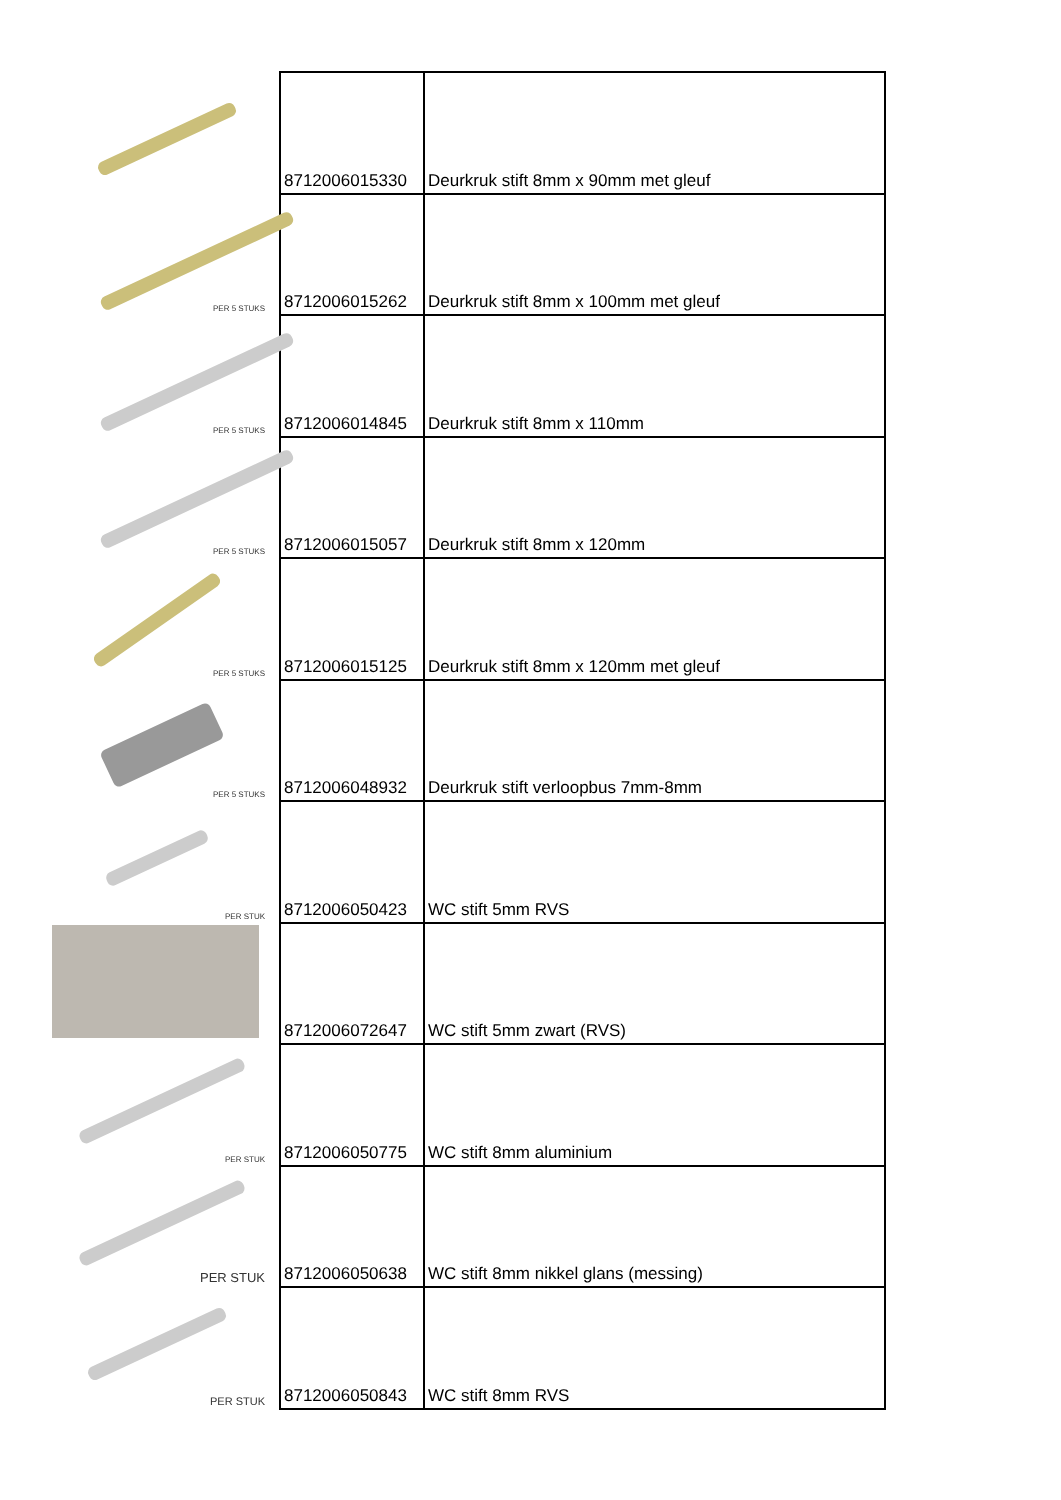| | 8712006015330 | Deurkruk stift 8mm x 90mm met gleuf |
| PER 5 STUKS | 8712006015262 | Deurkruk stift 8mm x 100mm met gleuf |
| PER 5 STUKS | 8712006014845 | Deurkruk stift 8mm x 110mm |
| PER 5 STUKS | 8712006015057 | Deurkruk stift 8mm x 120mm |
| PER 5 STUKS | 8712006015125 | Deurkruk stift 8mm x 120mm met gleuf |
| PER 5 STUKS | 8712006048932 | Deurkruk stift verloopbus 7mm-8mm |
| PER STUK | 8712006050423 | WC stift 5mm RVS |
| | 8712006072647 | WC stift 5mm zwart (RVS) |
| PER STUK | 8712006050775 | WC stift 8mm aluminium |
| PER STUK | 8712006050638 | WC stift 8mm nikkel glans (messing) |
| PER STUK | 8712006050843 | WC stift 8mm RVS |